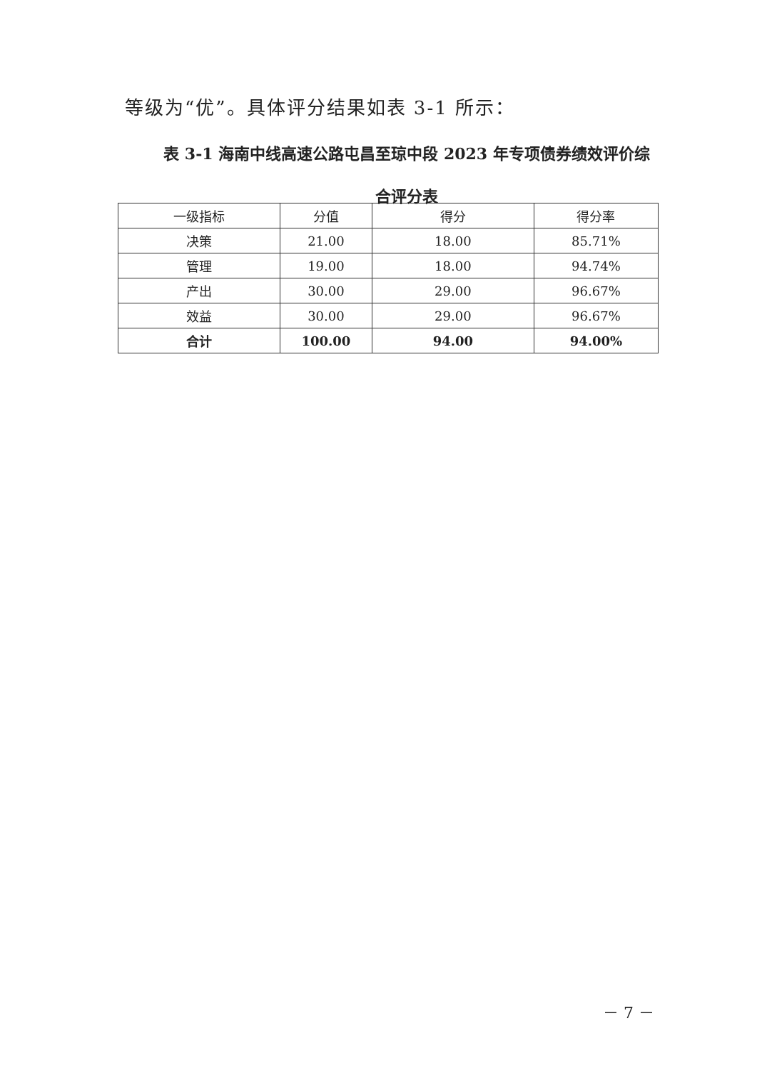等级为“优”。具体评分结果如表 3-1 所示：
表 3-1 海南中线高速公路屯昌至琼中段 2023 年专项债券绩效评价综合评分表
| 一级指标 | 分值 | 得分 | 得分率 |
| --- | --- | --- | --- |
| 决策 | 21.00 | 18.00 | 85.71% |
| 管理 | 19.00 | 18.00 | 94.74% |
| 产出 | 30.00 | 29.00 | 96.67% |
| 效益 | 30.00 | 29.00 | 96.67% |
| 合计 | 100.00 | 94.00 | 94.00% |
－ 7 －